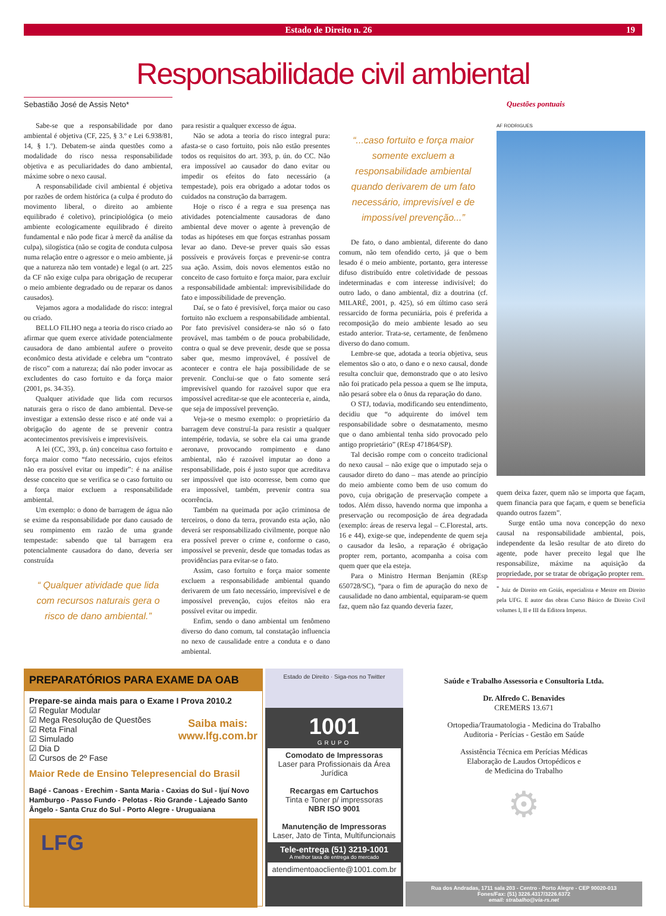Estado de Direito n. 26 19
Responsabilidade civil ambiental
Sebastião José de Assis Neto*
Questões pontuais
Sabe-se que a responsabilidade por dano ambiental é objetiva (CF, 225, § 3.º e Lei 6.938/81, 14, § 1.º). Debatem-se ainda questões como a modalidade do risco nessa responsabilidade objetiva e as peculiaridades do dano ambiental, máxime sobre o nexo causal.
A responsabilidade civil ambiental é objetiva por razões de ordem histórica (a culpa é produto do movimento liberal, o direito ao ambiente equilibrado é coletivo), principiológica (o meio ambiente ecologicamente equilibrado é direito fundamental e não pode ficar à mercê da análise da culpa), silogística (não se cogita de conduta culposa numa relação entre o agressor e o meio ambiente, já que a natureza não tem vontade) e legal (o art. 225 da CF não exige culpa para obrigação de recuperar o meio ambiente degradado ou de reparar os danos causados).
Vejamos agora a modalidade do risco: integral ou criado.
BELLO FILHO nega a teoria do risco criado ao afirmar que quem exerce atividade potencialmente causadora de dano ambiental aufere o proveito econômico desta atividade e celebra um “contrato de risco” com a natureza; daí não poder invocar as excludentes do caso fortuito e da força maior (2001, ps. 34-35).
Qualquer atividade que lida com recursos naturais gera o risco de dano ambiental. Deve-se investigar a extensão desse risco e até onde vai a obrigação do agente de se prevenir contra acontecimentos previsíveis e imprevisíveis.
A lei (CC, 393, p. ún) conceitua caso fortuito e força maior como “fato necessário, cujos efeitos não era possível evitar ou impedir”: é na análise desse conceito que se verifica se o caso fortuito ou a força maior excluem a responsabilidade ambiental.
Um exemplo: o dono de barragem de água não se exime da responsabilidade por dano causado de seu rompimento em razão de uma grande tempestade: sabendo que tal barragem era potencialmente causadora do dano, deveria ser construída
“ Qualquer atividade que lida com recursos naturais gera o risco de dano ambiental.”
para resistir a qualquer excesso de água.
Não se adota a teoria do risco integral pura: afasta-se o caso fortuito, pois não estão presentes todos os requisitos do art. 393, p. ún. do CC. Não era impossível ao causador do dano evitar ou impedir os efeitos do fato necessário (a tempestade), pois era obrigado a adotar todos os cuidados na construção da barragem.
Hoje o risco é a regra e sua presença nas atividades potencialmente causadoras de dano ambiental deve mover o agente à prevenção de todas as hipóteses em que forças estranhas possam levar ao dano. Deve-se prever quais são essas possíveis e prováveis forças e prevenir-se contra sua ação. Assim, dois novos elementos estão no conceito de caso fortuito e força maior, para excluir a responsabilidade ambiental: imprevisibilidade do fato e impossibilidade de prevenção.
Daí, se o fato é previsível, força maior ou caso fortuito não excluem a responsabilidade ambiental. Por fato previsível considera-se não só o fato provável, mas também o de pouca probabilidade, contra o qual se deve prevenir, desde que se possa saber que, mesmo improvável, é possível de acontecer e contra ele haja possibilidade de se prevenir. Conclui-se que o fato somente será imprevisível quando for razoável supor que era impossível acreditar-se que ele aconteceria e, ainda, que seja de impossível prevenção.
Veja-se o mesmo exemplo: o proprietário da barragem deve construí-la para resistir a qualquer intempérie, todavia, se sobre ela cai uma grande aeronave, provocando rompimento e dano ambiental, não é razoável imputar ao dono a responsabilidade, pois é justo supor que acreditava ser impossível que isto ocorresse, bem como que era impossível, também, prevenir contra sua ocorrência.
Também na queimada por ação criminosa de terceiros, o dono da terra, provando esta ação, não deverá ser responsabilizado civilmente, porque não era possível prever o crime e, conforme o caso, impossível se prevenir, desde que tomadas todas as providências para evitar-se o fato.
Assim, caso fortuito e força maior somente excluem a responsabilidade ambiental quando derivarem de um fato necessário, imprevisível e de impossível prevenção, cujos efeitos não era possível evitar ou impedir.
Enfim, sendo o dano ambiental um fenômeno diverso do dano comum, tal constatação influencia no nexo de causalidade entre a conduta e o dano ambiental.
“...caso fortuito e força maior somente excluem a responsabilidade ambiental quando derivarem de um fato necessário, imprevisível e de impossível prevenção...”
De fato, o dano ambiental, diferente do dano comum, não tem ofendido certo, já que o bem lesado é o meio ambiente, portanto, gera interesse difuso distribuído entre coletividade de pessoas indeterminadas e com interesse indivisível; do outro lado, o dano ambiental, diz a doutrina (cf. MILARÉ, 2001, p. 425), só em último caso será ressarcido de forma pecuniária, pois é preferida a recomposição do meio ambiente lesado ao seu estado anterior. Trata-se, certamente, de fenômeno diverso do dano comum.
Lembre-se que, adotada a teoria objetiva, seus elementos são o ato, o dano e o nexo causal, donde resulta concluir que, demonstrado que o ato lesivo não foi praticado pela pessoa a quem se lhe imputa, não pesará sobre ela o ônus da reparação do dano.
O STJ, todavia, modificando seu entendimento, decidiu que “o adquirente do imóvel tem responsabilidade sobre o desmatamento, mesmo que o dano ambiental tenha sido provocado pelo antigo proprietário” (REsp 471864/SP).
Tal decisão rompe com o conceito tradicional do nexo causal – não exige que o imputado seja o causador direto do dano – mas atende ao princípio do meio ambiente como bem de uso comum do povo, cuja obrigação de preservação compete a todos. Além disso, havendo norma que imponha a preservação ou recomposição de área degradada (exemplo: áreas de reserva legal – C.Florestal, arts. 16 e 44), exige-se que, independente de quem seja o causador da lesão, a reparação é obrigação propter rem, portanto, acompanha a coisa com quem quer que ela esteja.
Para o Ministro Herman Benjamin (REsp 650728/SC), “para o fim de apuração do nexo de causalidade no dano ambiental, equiparam-se quem faz, quem não faz quando deveria fazer,
AF RODRIGUES
quem deixa fazer, quem não se importa que façam, quem financia para que façam, e quem se beneficia quando outros fazem”.
Surge então uma nova concepção do nexo causal na responsabilidade ambiental, pois, independente da lesão resultar de ato direto do agente, pode haver preceito legal que lhe responsabilize, máxime na aquisição da propriedade, por se tratar de obrigação propter rem.
<sup>*</sup> Juiz de Direito em Goiás, especialista e Mestre em Direito pela UFG. E autor das obras Curso Básico de Direito Civil volumes I, II e III da Editora Impetus.
PREPARATÓRIOS PARA EXAME DA OAB
Prepare-se ainda mais para o Exame I Prova 2010.2
☑ Regular Modular
☑ Mega Resolução de Questões
☑ Reta Final
☑ Simulado
☑ Dia D
☑ Cursos de 2º Fase
Saiba mais:
www.lfg.com.br
Maior Rede de Ensino Telepresencial do Brasil
Bagé - Canoas - Erechim - Santa Maria - Caxias do Sul - Ijuí Novo Hamburgo - Passo Fundo - Pelotas - Rio Grande - Lajeado Santo Ângelo - Santa Cruz do Sul - Porto Alegre - Uruguaiana
LFG
Estado de Direito · Siga-nos no Twitter
1001
GRUPO
Comodato de Impressoras
Laser para Profissionais da Área Jurídica
Recargas em Cartuchos
Tinta e Toner p/ impressoras
NBR ISO 9001
Manutenção de Impressoras
Laser, Jato de Tinta, Multifuncionais
Tele-entrega (51) 3219-1001
A melhor taxa de entrega do mercado
atendimentoaocliente@1001.com.br
Saúde e Trabalho Assessoria e Consultoria Ltda.
Dr. Alfredo C. Benavides
CREMERS 13.671
Ortopedia/Traumatologia - Medicina do Trabalho
Auditoria - Perícias - Gestão em Saúde
Assistência Técnica em Perícias Médicas
Elaboração de Laudos Ortopédicos e
de Medicina do Trabalho
⚙
Rua dos Andradas, 1711 sala 203 - Centro - Porto Alegre - CEP 90020-013
Fones/Fax: (51) 3226.4317/3226.6372
email: strabalho@via-rs.net